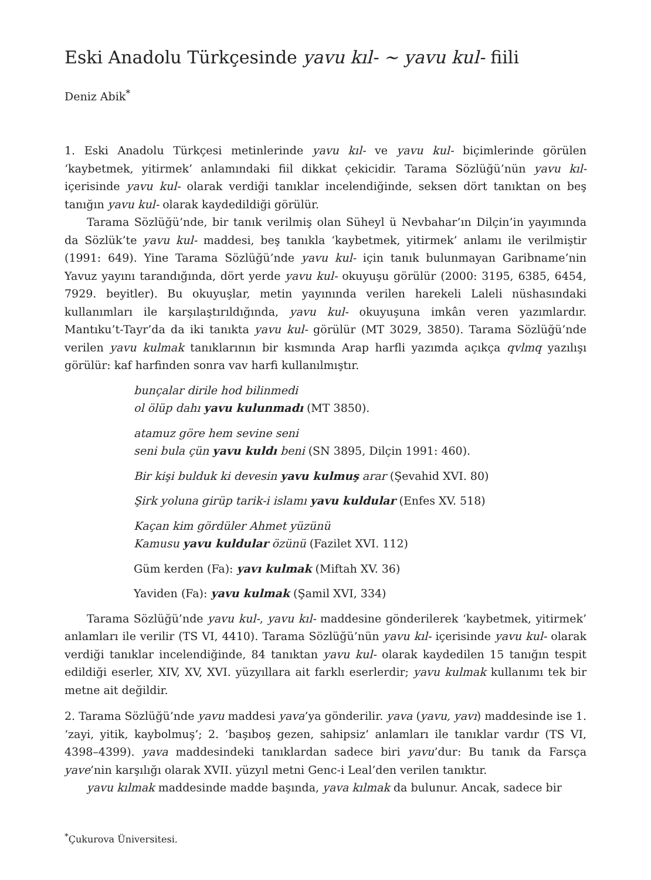Eski Anadolu Türkçesinde yavu kıl- ~ yavu kul- fiili
Deniz Abik<sup>*</sup>
1. Eski Anadolu Türkçesi metinlerinde yavu kıl- ve yavu kul- biçimlerinde görülen ‘kaybetmek, yitirmek’ anlamındaki fiil dikkat çekicidir. Tarama Sözlüğü’nün yavu kıl- içerisinde yavu kul- olarak verdiği tanıklar incelendiğinde, seksen dört tanıktan on beş tanığın yavu kul- olarak kaydedildiği görülür.
Tarama Sözlüğü’nde, bir tanık verilmiş olan Süheyl ü Nevbahar’ın Dilçin’in yayımında da Sözlük’te yavu kul- maddesi, beş tanıkla ‘kaybetmek, yitirmek’ anlamı ile verilmiştir (1991: 649). Yine Tarama Sözlüğü’nde yavu kul- için tanık bulunmayan Garibname’nin Yavuz yayını tarandığında, dört yerde yavu kul- okuyuşu görülür (2000: 3195, 6385, 6454, 7929. beyitler). Bu okuyuşlar, metin yayınında verilen harekeli Laleli nüshasındaki kullanımları ile karşılaştırıldığında, yavu kul- okuyuşuna imkân veren yazımlardır. Mantıku’t-Tayr’da da iki tanıkta yavu kul- görülür (MT 3029, 3850). Tarama Sözlüğü’nde verilen yavu kulmak tanıklarının bir kısmında Arap harfli yazımda açıkça qvlmq yazılışı görülür: kaf harfinden sonra vav harfi kullanılmıştır.
bunçalar dirile hod bilinmedi
ol ölüp dahı yavu kulunmadı (MT 3850).
atamuz göre hem sevine seni
seni bula çün yavu kuldı beni (SN 3895, Dilçin 1991: 460).
Bir kişi bulduk ki devesin yavu kulmuş arar (Şevahid XVI. 80)
Şirk yoluna girüp tarik-i islamı yavu kuldular (Enfes XV. 518)
Kaçan kim gördüler Ahmet yüzünü
Kamusu yavu kuldular özünü (Fazilet XVI. 112)
Güm kerden (Fa): yavı kulmak (Miftah XV. 36)
Yaviden (Fa): yavu kulmak (Şamil XVI, 334)
Tarama Sözlüğü’nde yavu kul-, yavu kıl- maddesine gönderilerek ‘kaybetmek, yitirmek’ anlamları ile verilir (TS VI, 4410). Tarama Sözlüğü’nün yavu kıl- içerisinde yavu kul- olarak verdiği tanıklar incelendiğinde, 84 tanıktan yavu kul- olarak kaydedilen 15 tanığın tespit edildiği eserler, XIV, XV, XVI. yüzyıllara ait farklı eserlerdir; yavu kulmak kullanımı tek bir metne ait değildir.
2. Tarama Sözlüğü’nde yavu maddesi yava’ya gönderilir. yava (yavu, yavı) maddesinde ise 1. ‘zayi, yitik, kaybolmuş’; 2. ‘başıboş gezen, sahipsiz’ anlamları ile tanıklar vardır (TS VI, 4398–4399). yava maddesindeki tanıklardan sadece biri yavu’dur: Bu tanık da Farsça yave’nin karşılığı olarak XVII. yüzyıl metni Genc-i Leal’den verilen tanıktır.
yavu kılmak maddesinde madde başında, yava kılmak da bulunur. Ancak, sadece bir
<sup>*</sup> Çukurova Üniversitesi.